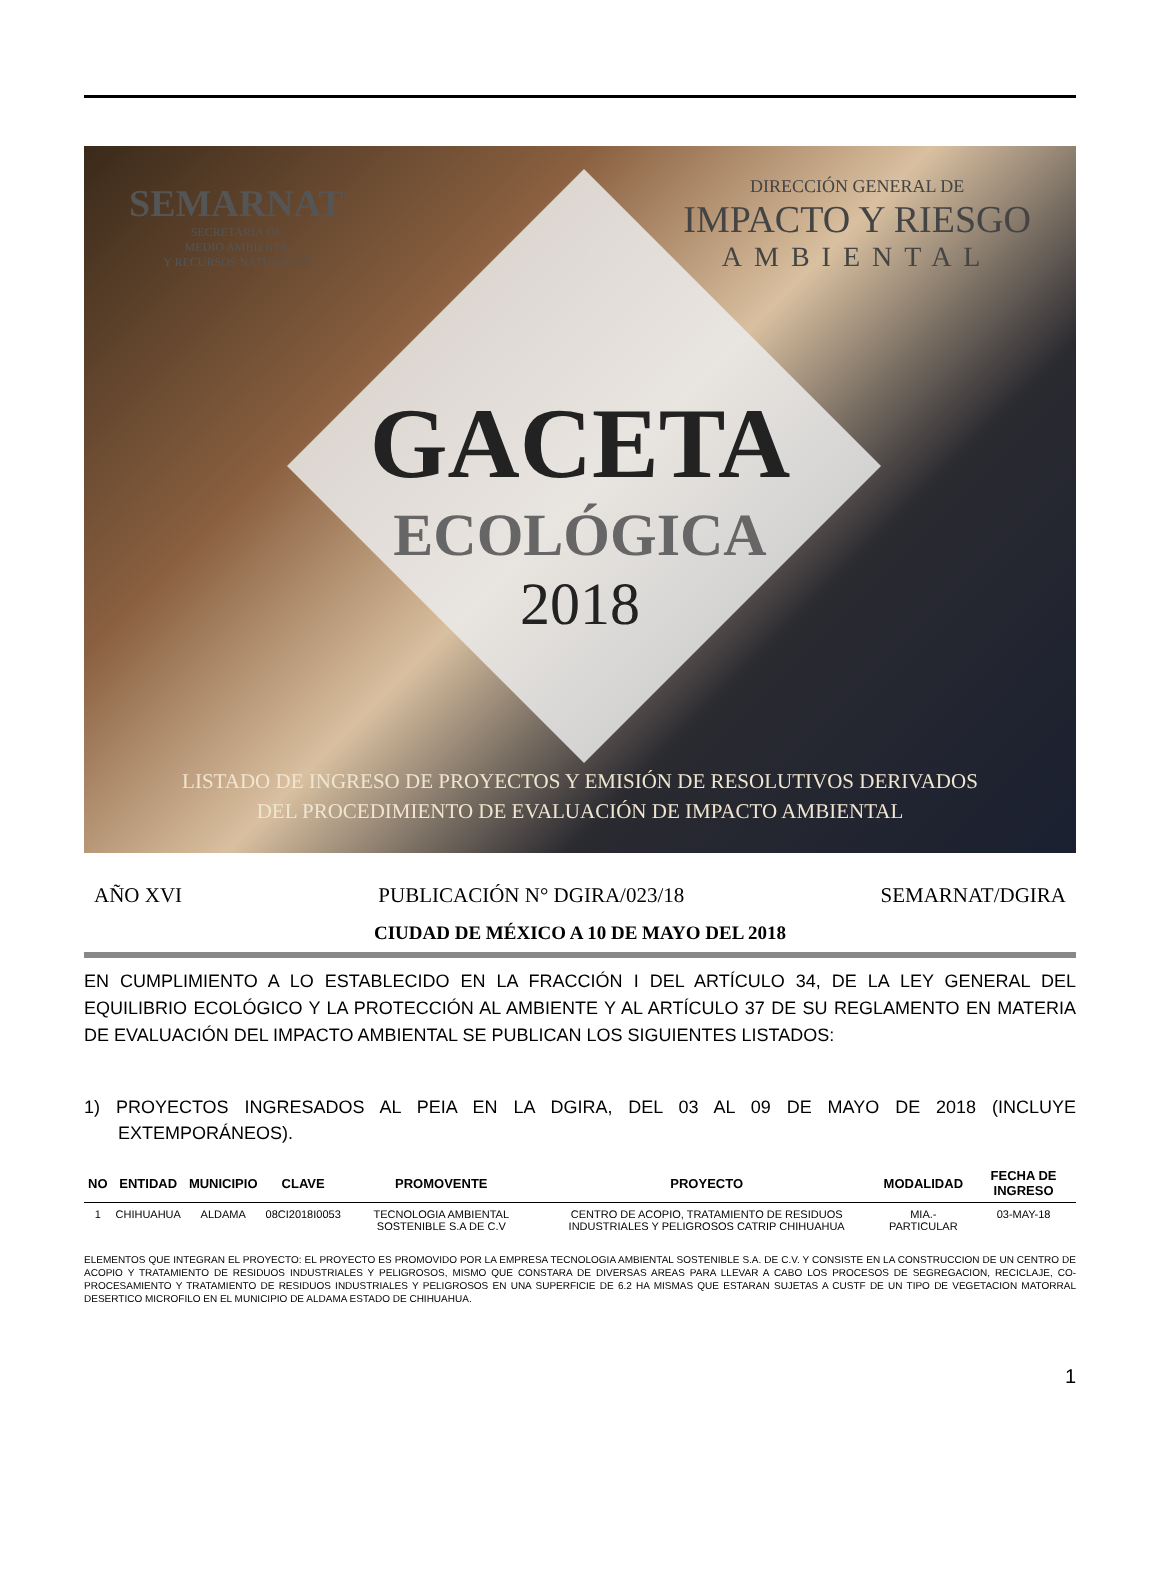SEMARNAT
SECRETARÍA DE
MEDIO AMBIENTE
Y RECURSOS NATURALES
DIRECCIÓN GENERAL DE
IMPACTO Y RIESGO
AMBIENTAL
GACETA
ECOLÓGICA
2018
LISTADO DE INGRESO DE PROYECTOS Y EMISIÓN DE RESOLUTIVOS DERIVADOS
DEL PROCEDIMIENTO DE EVALUACIÓN DE IMPACTO AMBIENTAL
AÑO XVI PUBLICACIÓN N° DGIRA/023/18 SEMARNAT/DGIRA
CIUDAD DE MÉXICO A 10 DE MAYO DEL 2018
EN CUMPLIMIENTO A LO ESTABLECIDO EN LA FRACCIÓN I DEL ARTÍCULO 34, DE LA LEY GENERAL DEL EQUILIBRIO ECOLÓGICO Y LA PROTECCIÓN AL AMBIENTE Y AL ARTÍCULO 37 DE SU REGLAMENTO EN MATERIA DE EVALUACIÓN DEL IMPACTO AMBIENTAL SE PUBLICAN LOS SIGUIENTES LISTADOS:
1) PROYECTOS INGRESADOS AL PEIA EN LA DGIRA, DEL 03 AL 09 DE MAYO DE 2018 (INCLUYE EXTEMPORÁNEOS).
| NO | ENTIDAD | MUNICIPIO | CLAVE | PROMOVENTE | PROYECTO | MODALIDAD | FECHA DE INGRESO |
| --- | --- | --- | --- | --- | --- | --- | --- |
| 1 | CHIHUAHUA | ALDAMA | 08CI2018I0053 | TECNOLOGIA AMBIENTAL SOSTENIBLE S.A DE C.V | CENTRO DE ACOPIO, TRATAMIENTO DE RESIDUOS INDUSTRIALES Y PELIGROSOS CATRIP CHIHUAHUA | MIA.-PARTICULAR | 03-MAY-18 |
ELEMENTOS QUE INTEGRAN EL PROYECTO: EL PROYECTO ES PROMOVIDO POR LA EMPRESA TECNOLOGIA AMBIENTAL SOSTENIBLE S.A. DE C.V. Y CONSISTE EN LA CONSTRUCCION DE UN CENTRO DE ACOPIO Y TRATAMIENTO DE RESIDUOS INDUSTRIALES Y PELIGROSOS, MISMO QUE CONSTARA DE DIVERSAS AREAS PARA LLEVAR A CABO LOS PROCESOS DE SEGREGACION, RECICLAJE, CO-PROCESAMIENTO Y TRATAMIENTO DE RESIDUOS INDUSTRIALES Y PELIGROSOS EN UNA SUPERFICIE DE 6.2 HA MISMAS QUE ESTARAN SUJETAS A CUSTF DE UN TIPO DE VEGETACION MATORRAL DESERTICO MICROFILO EN EL MUNICIPIO DE ALDAMA ESTADO DE CHIHUAHUA.
1